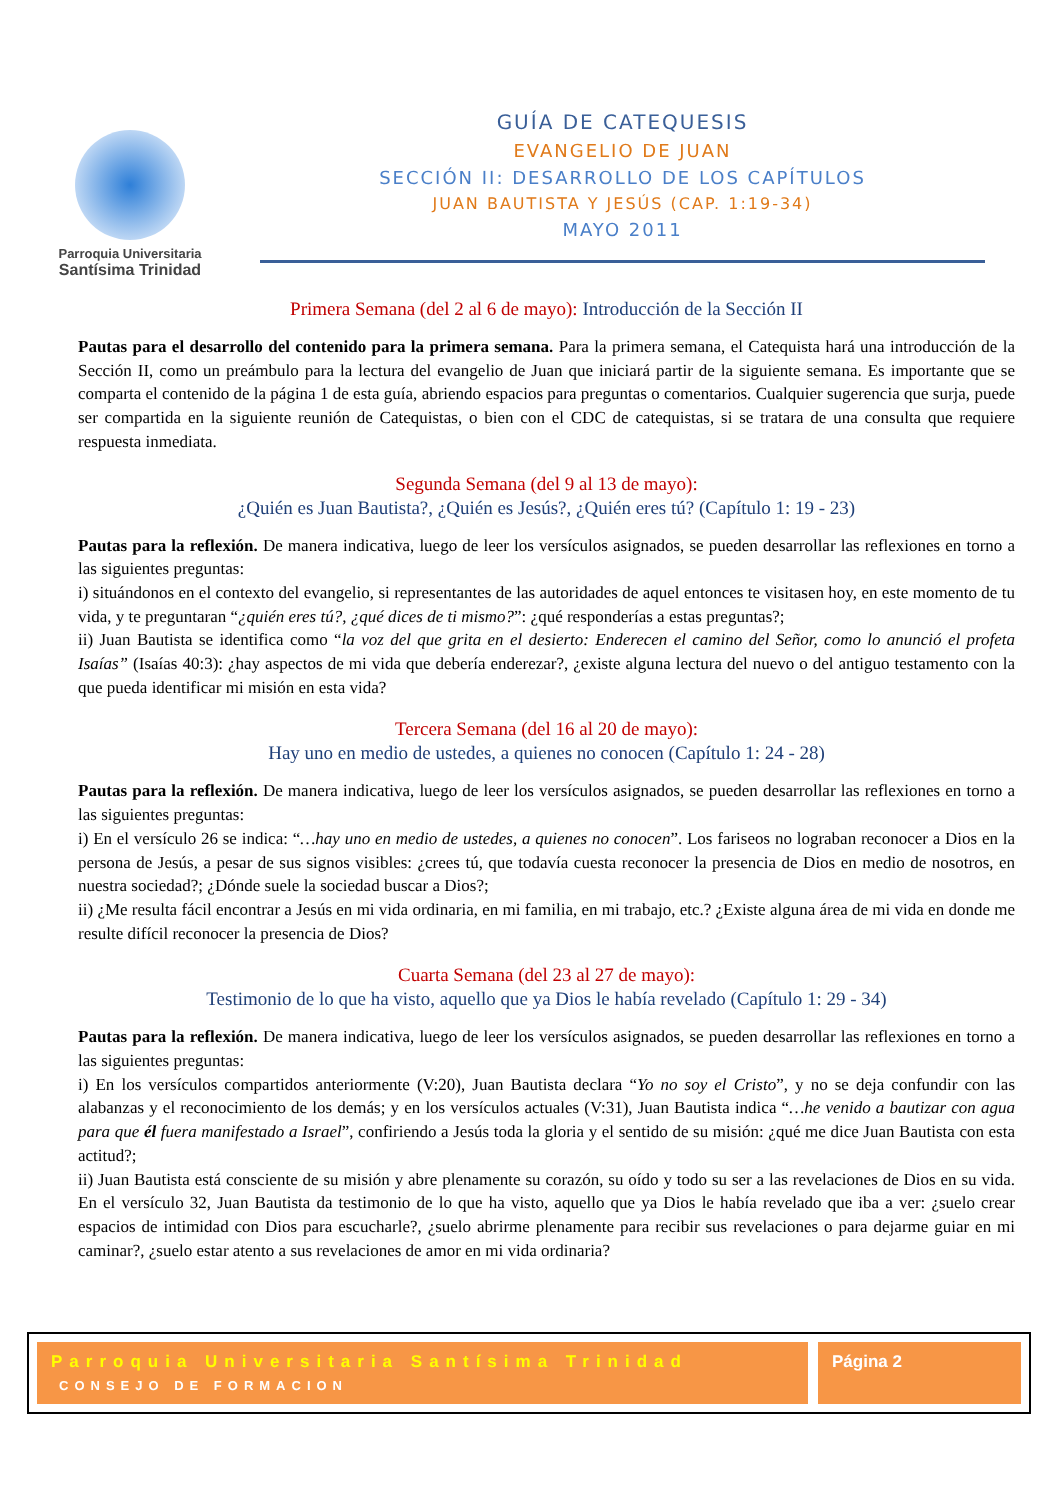Parroquia Universitaria
Santísima Trinidad
GUÍA DE CATEQUESIS
EVANGELIO DE JUAN
SECCIÓN II: DESARROLLO DE LOS CAPÍTULOS
JUAN BAUTISTA Y JESÚS (CAP. 1:19-34)
MAYO 2011
Primera Semana (del 2 al 6 de mayo): Introducción de la Sección II
Pautas para el desarrollo del contenido para la primera semana. Para la primera semana, el Catequista hará una introducción de la Sección II, como un preámbulo para la lectura del evangelio de Juan que iniciará partir de la siguiente semana. Es importante que se comparta el contenido de la página 1 de esta guía, abriendo espacios para preguntas o comentarios. Cualquier sugerencia que surja, puede ser compartida en la siguiente reunión de Catequistas, o bien con el CDC de catequistas, si se tratara de una consulta que requiere respuesta inmediata.
Segunda Semana (del 9 al 13 de mayo):
¿Quién es Juan Bautista?, ¿Quién es Jesús?, ¿Quién eres tú? (Capítulo 1: 19 - 23)
Pautas para la reflexión. De manera indicativa, luego de leer los versículos asignados, se pueden desarrollar las reflexiones en torno a las siguientes preguntas:
i) situándonos en el contexto del evangelio, si representantes de las autoridades de aquel entonces te visitasen hoy, en este momento de tu vida, y te preguntaran “¿quién eres tú?, ¿qué dices de ti mismo?”: ¿qué responderías a estas preguntas?;
ii) Juan Bautista se identifica como “la voz del que grita en el desierto: Enderecen el camino del Señor, como lo anunció el profeta Isaías” (Isaías 40:3): ¿hay aspectos de mi vida que debería enderezar?, ¿existe alguna lectura del nuevo o del antiguo testamento con la que pueda identificar mi misión en esta vida?
Tercera Semana (del 16 al 20 de mayo):
Hay uno en medio de ustedes, a quienes no conocen (Capítulo 1: 24 - 28)
Pautas para la reflexión. De manera indicativa, luego de leer los versículos asignados, se pueden desarrollar las reflexiones en torno a las siguientes preguntas:
i) En el versículo 26 se indica: “…hay uno en medio de ustedes, a quienes no conocen”. Los fariseos no lograban reconocer a Dios en la persona de Jesús, a pesar de sus signos visibles: ¿crees tú, que todavía cuesta reconocer la presencia de Dios en medio de nosotros, en nuestra sociedad?; ¿Dónde suele la sociedad buscar a Dios?;
ii) ¿Me resulta fácil encontrar a Jesús en mi vida ordinaria, en mi familia, en mi trabajo, etc.? ¿Existe alguna área de mi vida en donde me resulte difícil reconocer la presencia de Dios?
Cuarta Semana (del 23 al 27 de mayo):
Testimonio de lo que ha visto, aquello que ya Dios le había revelado (Capítulo 1: 29 - 34)
Pautas para la reflexión. De manera indicativa, luego de leer los versículos asignados, se pueden desarrollar las reflexiones en torno a las siguientes preguntas:
i) En los versículos compartidos anteriormente (V:20), Juan Bautista declara “Yo no soy el Cristo”, y no se deja confundir con las alabanzas y el reconocimiento de los demás; y en los versículos actuales (V:31), Juan Bautista indica “…he venido a bautizar con agua para que él fuera manifestado a Israel”, confiriendo a Jesús toda la gloria y el sentido de su misión: ¿qué me dice Juan Bautista con esta actitud?;
ii) Juan Bautista está consciente de su misión y abre plenamente su corazón, su oído y todo su ser a las revelaciones de Dios en su vida. En el versículo 32, Juan Bautista da testimonio de lo que ha visto, aquello que ya Dios le había revelado que iba a ver: ¿suelo crear espacios de intimidad con Dios para escucharle?, ¿suelo abrirme plenamente para recibir sus revelaciones o para dejarme guiar en mi caminar?, ¿suelo estar atento a sus revelaciones de amor en mi vida ordinaria?
Parroquia Universitaria Santísima Trinidad
CONSEJO DE FORMACION
Página 2